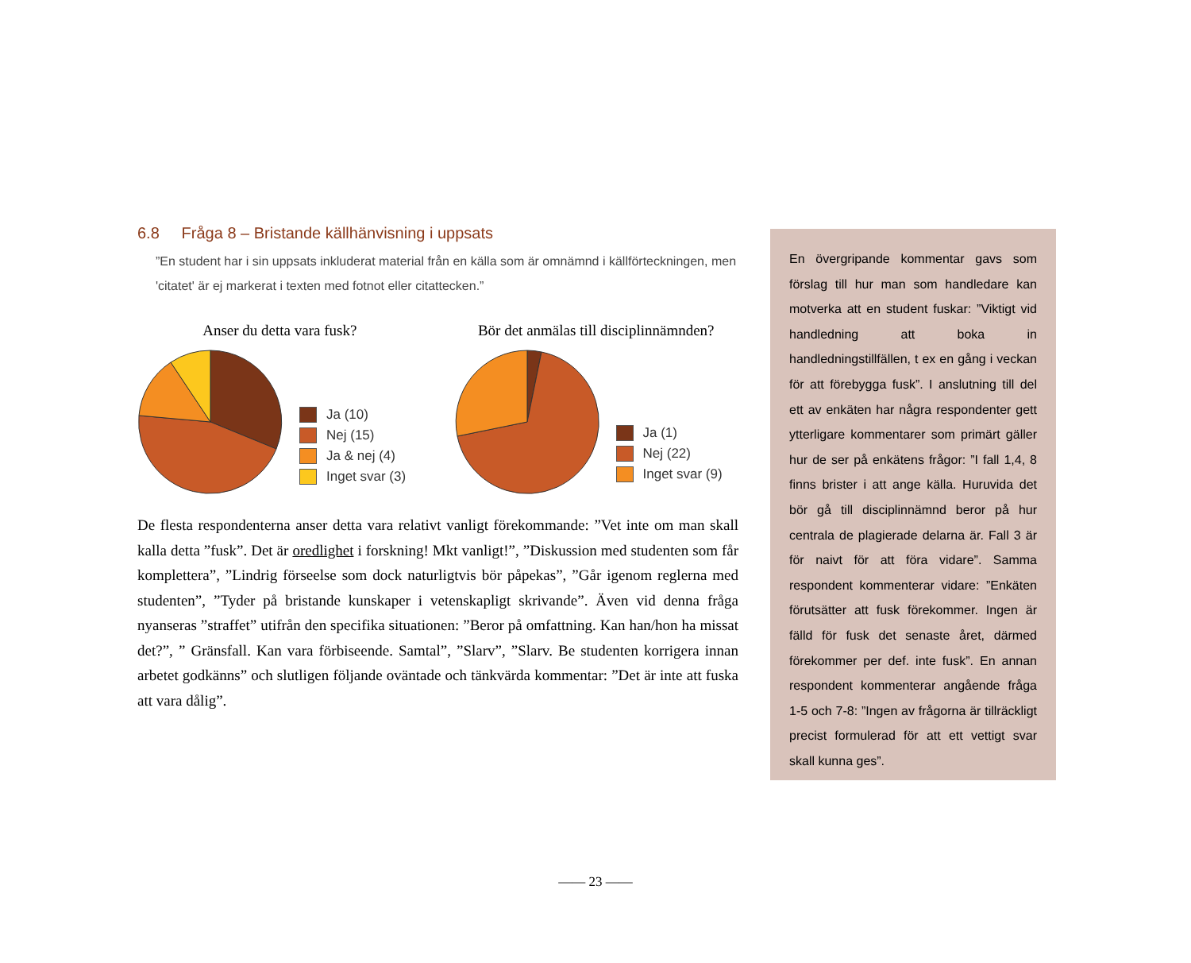6.8 Fråga 8 – Bristande källhänvisning i uppsats
”En student har i sin uppsats inkluderat material från en källa som är omnämnd i källförteckningen, men 'citatet' är ej markerat i texten med fotnot eller citattecken.”
Anser du detta vara fusk?
Ja (10)
Nej (15)
Ja & nej (4)
Inget svar (3)
Bör det anmälas till disciplinnämnden?
Ja (1)
Nej (22)
Inget svar (9)
De flesta respondenterna anser detta vara relativt vanligt förekommande: ”Vet inte om man skall kalla detta ”fusk”. Det är oredlighet i forskning! Mkt vanligt!”, ”Diskussion med studenten som får komplettera”, ”Lindrig förseelse som dock naturligtvis bör påpekas”, ”Går igenom reglerna med studenten”, ”Tyder på bristande kunskaper i vetenskapligt skrivande”. Även vid denna fråga nyanseras ”straffet” utifrån den specifika situationen: ”Beror på omfattning. Kan han/hon ha missat det?”, ” Gränsfall. Kan vara förbiseende. Samtal”, ”Slarv”, ”Slarv. Be studenten korrigera innan arbetet godkänns” och slutligen följande oväntade och tänkvärda kommentar: ”Det är inte att fuska att vara dålig”.
En övergripande kommentar gavs som förslag till hur man som handledare kan motverka att en student fuskar: ”Viktigt vid handledning att boka in handledningstillfällen, t ex en gång i veckan för att förebygga fusk”. I anslutning till del ett av enkäten har några respondenter gett ytterligare kommentarer som primärt gäller hur de ser på enkätens frågor: ”I fall 1,4, 8 finns brister i att ange källa. Huruvida det bör gå till disciplinnämnd beror på hur centrala de plagierade delarna är. Fall 3 är för naivt för att föra vidare”. Samma respondent kommenterar vidare: ”Enkäten förutsätter att fusk förekommer. Ingen är fälld för fusk det senaste året, därmed förekommer per def. inte fusk”. En annan respondent kommenterar angående fråga 1-5 och 7-8: ”Ingen av frågorna är tillräckligt precist formulerad för att ett vettigt svar skall kunna ges”.
—— 23 ——